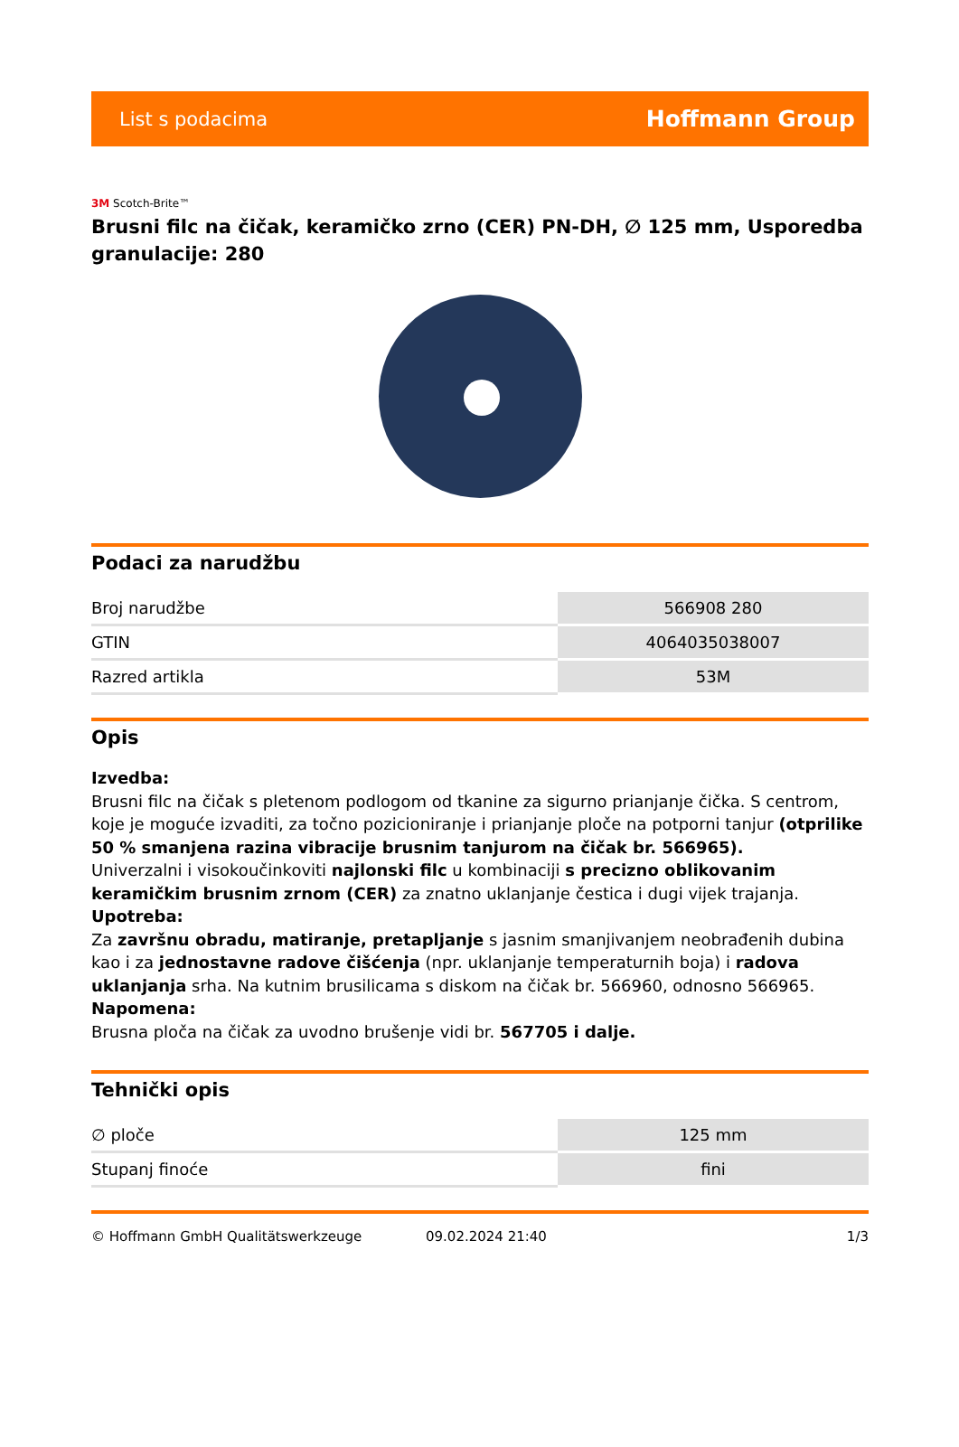List s podacima Hoffmann Group
3M Scotch-Brite™
Brusni filc na čičak, keramičko zrno (CER) PN-DH, ∅ 125 mm, Usporedba granulacije: 280
Podaci za narudžbu
| Broj narudžbe | 566908 280 |
| GTIN | 4064035038007 |
| Razred artikla | 53M |
Opis
Izvedba:
Brusni filc na čičak s pletenom podlogom od tkanine za sigurno prianjanje čička. S centrom, koje je moguće izvaditi, za točno pozicioniranje i prianjanje ploče na potporni tanjur (otprilike 50 % smanjena razina vibracije brusnim tanjurom na čičak br. 566965).
Univerzalni i visokoučinkoviti najlonski filc u kombinaciji s precizno oblikovanim keramičkim brusnim zrnom (CER) za znatno uklanjanje čestica i dugi vijek trajanja.
Upotreba:
Za završnu obradu, matiranje, pretapljanje s jasnim smanjivanjem neobrađenih dubina kao i za jednostavne radove čišćenja (npr. uklanjanje temperaturnih boja) i radova uklanjanja srha. Na kutnim brusilicama s diskom na čičak br. 566960, odnosno 566965.
Napomena:
Brusna ploča na čičak za uvodno brušenje vidi br. 567705 i dalje.
Tehnički opis
| ∅ ploče | 125 mm |
| Stupanj finoće | fini |
© Hoffmann GmbH Qualitätswerkzeuge 09.02.2024 21:40 1/3